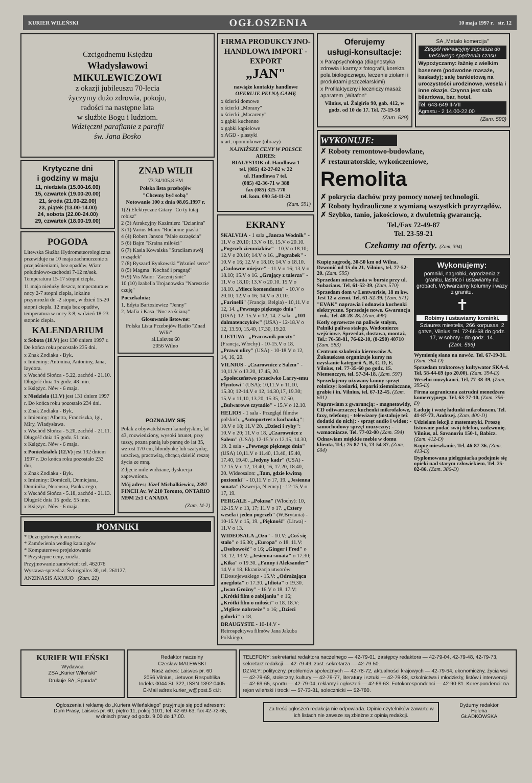KURIER WILEŃSKI OGŁOSZENIA 10 maja 1997 r. str. 12
Czcigodnemu Księdzu
Władysławowi
MIKULEWICZOWI
z okazji jubileuszu 70-lecia
życzymy dużo zdrowia, pokoju,
radości na następne lata
w służbie Bogu i ludziom.
Wdzięczni parafianie z parafii
św. Jana Bosko
Krytyczne dni
i godziny w maju
11, niedziela (15.00-16.00)
15, czwartek (19.00-20.00)
21, środa (21.00-22.00)
23, piątek (13.00-14.00)
24, sobota (22.00-24.00)
29, czwartek (18.00-19.00)
POGODA
Litewska Służba Hydrometeorologiczna przewiduje na 10 maja zachmurzenie z przejaśnieniami, bez opadów. Wiatr południowo-zachodni 7-12 m/sek. Temperatura 15-17 stopni ciepła.
11 maja niedużу deszcz, temperatura w nocy 2-7 stopni ciepła, lokalne przymrozki do -2 stopni, w dzień 15-20 stopni ciepła. 12 maja bez opadów, temperatura w nocy 3-8, w dzień 18-23 stopnie ciepła.
KALENDARIUM
x Sobota (10.V) jest 130 dniem 1997 r. Do końca roku pozostało 235 dni.
x Znak Zodiaku - Byk.
x Imieniny: Antonina, Antoniny, Jana, Izydora.
x Wschód Słońca - 5.22, zachód - 21.10. Długość dnia 15 godz. 48 min.
x Księżyc. Nów - 6 maja.
x Niedziela (11.V) jest 131 dniem 1997 r. Do końca roku pozostało 234 dni.
x Znak Zodiaku - Byk.
x Imieniny: Alberta, Franciszka, Igi, Miry, Władysława.
x Wschód Słońca - 5.20, zachód - 21.11. Długość dnia 15 godz. 51 min.
x Księżyc. Nów - 6 maja.
x Poniedziałek (12.V) jest 132 dniem 1997 r. Do końca roku pozostało 233 dni.
x Znak Zodiaku - Byk.
x Imieniny: Domiceli, Domicjana, Dominika, Nereusza, Pankracego.
x Wschód Słońca - 5.18, zachód - 21.13. Długość dnia 15 godz. 55 min.
x Księżyc. Nów - 6 maja.
ZNAD WILII
73.34/105.8 FM
Polska lista przebojów
"Chcemy być sobą"
Notowanie 100 z dnia 08.05.1997 r.
1(2) Elektryczne Gitary "Co ty tutaj robisz"
2 (3) Atrakcyjny Kazimierz "Dzianina"
3 (1) Varius Manx "Ruchome piaski"
4 (4) Robert Janson "Małe szczęścia"
5 (6) Bajm "Kraina miłości"
6 (7) Kasia Kowalska "Straciłam swój rozsądek"
7 (8) Ryszard Rynkowski "Wznieś serce"
8 (5) Magma "Kochać i pragnąć"
9 (9) Vis Maior "Zacznij śnić"
10 (10) Izabella Trojanowska "Nareszcie czuję"
Poczekalnia:
1. Edyta Bartosiewicz "Jenny"
2. Mafia i Kasa "Noc za ścianą"
Głosowanie listowne:
Polska Lista Przebojów Radio "Znad Wilii"
al.Laisves 60
2056 Wilno
POZNAJMY SIĘ
Polak z obywatelstwem kanadyjskim, lat 43, rozwiedziony, wysoki brunet, przy tuszy, pozna panią lub pannę do lat 35, wzrost 170 cm, blondynkę lub szatynkę, uczciwą, pracowitą, chcącą dzielić resztę życia ze mną.
Zdjęcie mile widziane, dyskrecja zapewniona.
Mój adres: Józef Michalkiewicz, 2397 FINCH Av. W 210 Toronto, ONTARIO M9M 2x1 CANADA
(Zam. M-2)
POMNIKI
* Dużo gotowych wzorów
* Zamówienia według katalogów
* Komputerowe projektowanie
* Przystępne ceny, zniżki.
Przyjmowanie zamówień: tel. 462076
Wystawa-sprzedaż: Švitrigailos 30, tel. 261127.
ANZINASIS AKMUO (Zam. 22)
FIRMA PRODUKCYJNO-HANDLOWA IMPORT - EXPORT
„JAN"
nawiąże kontakty handlowe
OFERUJE PEŁNĄ GAMĘ
x ścierki domowe
x ścierki „Morany"
x ścierki „Macareny"
x gąbki kuchenne
x gąbki kąpielowe
x AGD - plastyki
x art. upominkowe (obrazy)
NAJNIŻSZE CENY W POLSCE
ADRES:
BIAŁYSTOK ul. Handlowa 1
tel. (085) 42-27-82 w 22
ul. Handlowa 7 tel.
(085) 42-36-71 w 388
fax (085) 325-770
tel. kom. 090 54-11-21
(Zam. 591)
EKRANY
SKALVIJA - 1 sala „Janczo Wodnik" - 11.V o 20.10; 13.V o 16, 15.V o 20.10. „Pogrzeb ziemniaków" - 10.V o 18.10; 12.V o 20.10; 14.V o 16. „Pograbek" - 10.V o 16; 12.V o 18.10; 14.V o 18.10. „Cudowne miejsce" - 11.V o 16; 13.V o 18.10; 15.V o 16. „Grający z talerza" - 11.V o 18.10; 13.V o 20.10. 15.V o 18.10. „Miecz komendanta" - 10.V o 20.10; 12.V o 16; 14.V o 20.10. „Farinelli" (Francja, Belgia) - 10,11.V o 12, 14. „Pewnego pięknego dnia" (USA): 12, 15.V o 12, 14. 2 sala - „101 dalmatenczyków" (USA) - 12-18.V o 12, 13.50, 15.40, 17.30, 19.20.
LIETUVA - „Pracownik poczty" (Francja, Włochy) - 10-15.V o 18. „Prawo ulicy" (USA) - 10-18.V o 12, 14, 16, 20.
VILNIUS - „Czarownice z Salem" - 10,11.V o 13.20, 17.45, 20. „Społeczeństwo przeciwko Larry-emu Flyntowi" (USA): 10,11.V o 11.10, 15.30; 12-14.V o 12, 14.30,17, 19.30; 15.V o 11.10, 13.20, 15.35, 17.50. „Bulwarowe czytadło" - 15.V o 12.10.
HELIOS - 1 sala - Przegląd filmów polskich. „Autoportret z kochanką": 10.V o 18; 11.V 20. „Dzieci i ryby": 10.V o 20; 11.V o 18. „Czarownice z Salem" (USA). 12-15.V o 12.15, 14.30, 19. 2 sala - „Pewnego pięknego dnia" (USA) 10,11.V o 11.40, 13.40, 15.40, 17.40, 19.40. „Jedyny kadr" (USA) - 12-15.V o 12, 13.40, 16, 17.20, 18.40, 20. Wideosalon: „Tam, gdzie kwitną poziomki" - 10,11.V o 17, 19. „Jesienna sonata" (Szwecja, Niemcy) - 12-15.V o 17, 19.
PERGALE - „Pokusa" (Włochy): 10, 12-15.V o 13, 17; 11.V o 17. „Cztery wesela i jeden pogrzeb" (W.Brytania) - 10-15.V o 15, 19. „Piękność" (Litwa) - 11.V o 13.
WIDEOSALA „Ozo" - 10.V: „Coś się stało" o 16.30; „Europa" o 18. 11.V: „Osobowość" o 16; „Ginger i Fred" o 18. 12, 13.V: „Jesienna sonata" o 17.30; „Kika" o 19.30. „Fanny i Aleksander" 14.V o 18. Ekranizacja utworów F.Dostojewskiego - 15.V: „Odrażająca anegdota" o 17.30. „Idiota" o 19.30. „Iwan Groźny" - 16.V o 18. 17.V: „Krótki film o zabijaniu" o 16; „Krótki film o miłości" o 18. 18.V: „Mgliste nabrzeże" o 16; „Dzieci galorki" o 18.
DRAUGYSTE - 10-14.V - Retrospektywa filmów Jana Jakuba Polskiego.
Oferujemy
usługi-konsultacje:
x Parapsychologa (diagnostyka zdrowia i karmy z fotografii, korekta pola biologicznego, leczenie ziołami i produktami pszczelarskimi)
x Profilaktyczny i leczniczy masaż aparatem „Witafon".
Vilnius, ul. Žalgirio 90, gab. 412, w godz. od 10 do 17. Tel. 73-19-58
(Zam. 529)
SA „Metalo komercija"
Zespół rekreacyjny zaprasza do treściwego spędzenia czasu
Wypożyczamy: łaźnię z wielkim basenem (podwodne masaże, kaskady); salę bankietową na uroczystości urodzinowe, wesela i inne okazje. Czynna jest sala bilardowa, bar, hotel.
Tel. 643-649 II-VII
Agrastu - 2 14.00-22.00
(Zam. 590)
WYKONUJE:
✗ Roboty remontowo-budowlane,
✗ restauratorskie, wykończeniowe, Remolita
✗ pokrycia dachów przy pomocy nowej technologii.
✗ Roboty hydrauliczne z wymianą wszystkich przyrządów.
✗ Szybko, tanio, jakościowo, z dwuletnią gwarancją.
Tel./Fax 72-49-87
Tel. 23-59-21
Czekamy na oferty. (Zam. 394)
Kupię zagrodę, 30-50 km od Wilna. Dzwonić od 15 do 21. Vilnius, tel. 77-52-20. (Zam. 595)
Sprzedam mieszkania w bursie przy ul. Subaciaus. Tel. 61-52-39. (Zam. 570)
Sprzedam dom w Lentwarisie, 18 m kw. Jest 12 a ziemi. Tel. 61-52-39. (Zam. 571)
"EVAK" naprawia i odnawia kuchenki elektryczne. Sprzedaje nowe. Gwarancja - rok. Tel. 48-28-28. (Zam. 498)
Kotły ogrzewcze na paliwie stałym, Palniki paliwa stałego, Wodomierze wejściowe. Sprzedaż, dostawa, montaż. Tel.: 76-58-81, 76-62-10, (8-290) 40710 (Zam. 583)
Centrum szkolenia kierowców A. Žukauskasa organizuje kursy na uzyskanie kategorii A, B, C, D, E. Vilnius, tel. 77-35-60 po godz. 15. Niemenczyn, tel. 57-34-18. (Zam. 597)
Sprzedajemy używany konny sprzęt rolniczy: kosiarki, koparki ziemniaczane, grabie i in. Vilnius, tel. 67-12-45. (Zam. 601)
Naprawiam z gwarancją: - magnetowidy, CD odtwarzacze; kuchenki mikrofalowe, faxy, telefony; - telewizory (instaluję też dodatki do nich); - sprzęt audio i wideo; - samochodowy sprzęt muzyczny; - wzmacniacze. Tel. 77-02-00 (Zam. 594)
Odnawiam miękkie meble w domu klienta. Tel.: 75-87-15, 73-54-87. (Zam. 604)
Wykonujemy:
pomniki, nagrobki, ogrodzenia z granitu, lastrico i ustawiamy na grobach. Wytwarzamy kolumny i wazy z granitu.
✝
Robimy i ustawiamy kominki.
Sziaures miestelis, 266 korpusas, 2 gatve, Vilnius, tel. 72-66-58 do godz. 17, w soboty - do godz. 14.
(Zam. 596)
Wymienię siano na nawóz. Tel. 67-19-31. (Zam. 384-D)
Sprzedam traktorowy kultywator SKA-4. Tel. 58-44-69 (po 20.00). (Zam. 394-D)
Weselni muzykanci. Tel. 77-38-39. (Zam. 395-D)
Firma zagraniczna zatrudni menedżera komercyjnego. Tel. 63-77-10. (Zam. 396-D)
Ładuję i wożę ładunki mikrobusem. Tel. 41-87-73. Andrzej. (Zam. 400-D)
Udzielam lekcji z matematyki. Proszę listownie podać swój telefon, zadzwonię. Vilnius, al. Savanoriu 150-1, Babicz. (Zam. 412-D)
Kupię mieszkanie. Tel. 46-87-36. (Zam. 413-D)
Dyplomowana pielęgniarka podejmie się opieki nad starym człowiekiem. Tel. 25-02-86. (Zam. 386-D)
KURIER WILEŃSKI
Wydawca
ZSA „Kurier Wileński"
Drukuje SA „Spauda"
Redaktor naczelny
Czesław MALEWSKI
Nasz adres: Laisvės pr. 60
2056 Vilnius, Lietuvos Respublika
Indeks 0044 SL 322, ISSN 1392-0405
E-Mail adres kurier_w@post.5 ci.lt
TELEFONY: sekretariat redaktora naczelnego — 42-79-01, zastępcy redaktora — 42-79-04, 42-79-48, 42-79-73, sekretarz redakcji — 42-79-49, zast. sekretarza — 42-79-50.
DZIAŁY: polityczny, problemów społecznych — 42-78-72, aktualności krajowych — 42-79-64, ekonomiczny, życia wsi — 42-79-68, stołeczny, kultury — 42-79-77, literatury i sztuki — 42-79-88, szkolnictwa i młodzieży, listów i interwencji — 42-69-65, sportu — 42-79-04, reklamy i ogłoszeń — 42-69-63. Fotokorespondenci — 42-90-81. Korespondenci: na rejon wileński i trocki — 57-73-81, solecznicki — 52-780.
Ogłoszenia i reklamę do „Kuriera Wileńskiego" przyjmuje się pod adresem:
Dom Prasy, Laisvės pr. 60, piętro 11, pokój 1101, tel. 42-69-63, fax 42-72-65,
w dniach pracy od godz. 9.00 do 17.00.
Za treść ogłoszeń redakcja nie odpowiada. Opinie czytelników zawarte w ich listach nie zawsze są zbieżne z opinią redakcji.
Dyżurny redaktor
Helena
GŁADKOWSKA